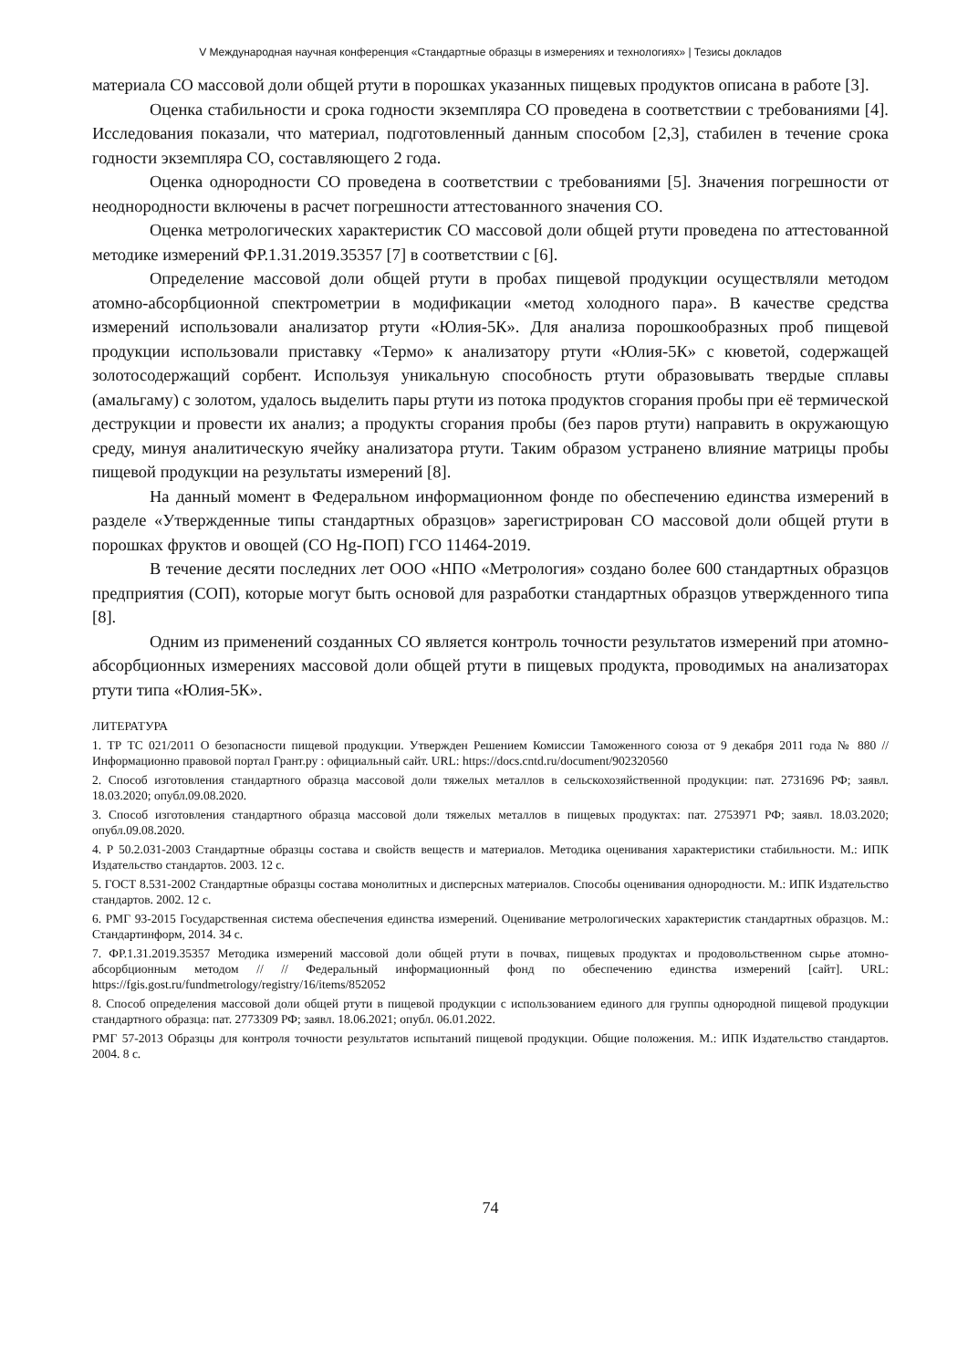V Международная научная конференция «Стандартные образцы в измерениях и технологиях» | Тезисы докладов
материала СО массовой доли общей ртути в порошках указанных пищевых продуктов описана в работе [3].
Оценка стабильности и срока годности экземпляра СО проведена в соответствии с требованиями [4]. Исследования показали, что материал, подготовленный данным способом [2,3], стабилен в течение срока годности экземпляра СО, составляющего 2 года.
Оценка однородности СО проведена в соответствии с требованиями [5]. Значения погрешности от неоднородности включены в расчет погрешности аттестованного значения СО.
Оценка метрологических характеристик СО массовой доли общей ртути проведена по аттестованной методике измерений ФР.1.31.2019.35357 [7] в соответствии с [6].
Определение массовой доли общей ртути в пробах пищевой продукции осуществляли методом атомно-абсорбционной спектрометрии в модификации «метод холодного пара». В качестве средства измерений использовали анализатор ртути «Юлия-5К». Для анализа порошкообразных проб пищевой продукции использовали приставку «Термо» к анализатору ртути «Юлия-5К» с кюветой, содержащей золотосодержащий сорбент. Используя уникальную способность ртути образовывать твердые сплавы (амальгаму) с золотом, удалось выделить пары ртути из потока продуктов сгорания пробы при её термической деструкции и провести их анализ; а продукты сгорания пробы (без паров ртути) направить в окружающую среду, минуя аналитическую ячейку анализатора ртути. Таким образом устранено влияние матрицы пробы пищевой продукции на результаты измерений [8].
На данный момент в Федеральном информационном фонде по обеспечению единства измерений в разделе «Утвержденные типы стандартных образцов» зарегистрирован СО массовой доли общей ртути в порошках фруктов и овощей (СО Hg-ПОП) ГСО 11464-2019.
В течение десяти последних лет ООО «НПО «Метрология» создано более 600 стандартных образцов предприятия (СОП), которые могут быть основой для разработки стандартных образцов утвержденного типа [8].
Одним из применений созданных СО является контроль точности результатов измерений при атомно-абсорбционных измерениях массовой доли общей ртути в пищевых продукта, проводимых на анализаторах ртути типа «Юлия-5К».
ЛИТЕРАТУРА
1. ТР ТС 021/2011 О безопасности пищевой продукции. Утвержден Решением Комиссии Таможенного союза от 9 декабря 2011 года № 880 // Информационно правовой портал Грант.ру : официальный сайт. URL: https://docs.cntd.ru/document/902320560
2. Способ изготовления стандартного образца массовой доли тяжелых металлов в сельскохозяйственной продукции: пат. 2731696 РФ; заявл. 18.03.2020; опубл.09.08.2020.
3. Способ изготовления стандартного образца массовой доли тяжелых металлов в пищевых продуктах: пат. 2753971 РФ; заявл. 18.03.2020; опубл.09.08.2020.
4. Р 50.2.031-2003 Стандартные образцы состава и свойств веществ и материалов. Методика оценивания характеристики стабильности. М.: ИПК Издательство стандартов. 2003. 12 с.
5. ГОСТ 8.531-2002 Стандартные образцы состава монолитных и дисперсных материалов. Способы оценивания однородности. М.: ИПК Издательство стандартов. 2002. 12 с.
6. РМГ 93-2015 Государственная система обеспечения единства измерений. Оценивание метрологических характеристик стандартных образцов. М.: Стандартинформ, 2014. 34 с.
7. ФР.1.31.2019.35357 Методика измерений массовой доли общей ртути в почвах, пищевых продуктах и продовольственном сырье атомно-абсорбционным методом // // Федеральный информационный фонд по обеспечению единства измерений [сайт]. URL: https://fgis.gost.ru/fundmetrology/registry/16/items/852052
8. Способ определения массовой доли общей ртути в пищевой продукции с использованием единого для группы однородной пищевой продукции стандартного образца: пат. 2773309 РФ; заявл. 18.06.2021; опубл. 06.01.2022.
РМГ 57-2013 Образцы для контроля точности результатов испытаний пищевой продукции. Общие положения. М.: ИПК Издательство стандартов. 2004. 8 с.
74